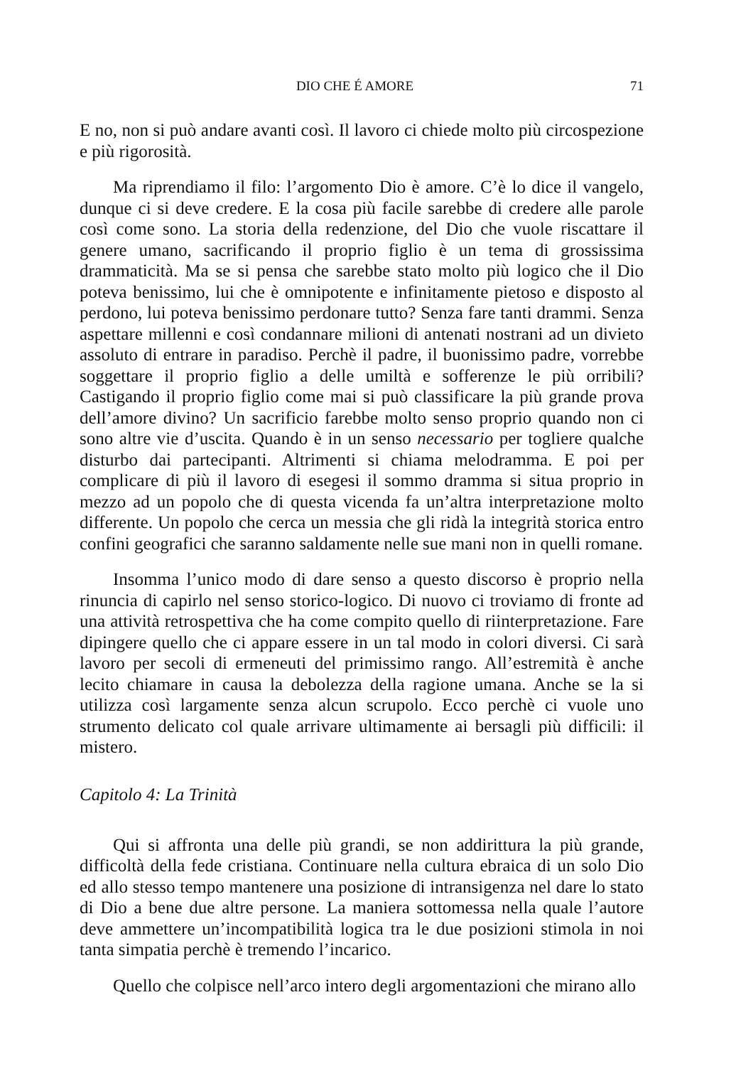DIO CHE É AMORE 71
E no, non si può andare avanti così. Il lavoro ci chiede molto più circospezione e più rigorosità.
Ma riprendiamo il filo: l’argomento Dio è amore. C’è lo dice il vangelo, dunque ci si deve credere. E la cosa più facile sarebbe di credere alle parole così come sono. La storia della redenzione, del Dio che vuole riscattare il genere umano, sacrificando il proprio figlio è un tema di grossissima drammaticità. Ma se si pensa che sarebbe stato molto più logico che il Dio poteva benissimo, lui che è omnipotente e infinitamente pietoso e disposto al perdono, lui poteva benissimo perdonare tutto? Senza fare tanti drammi. Senza aspettare millenni e così condannare milioni di antenati nostrani ad un divieto assoluto di entrare in paradiso. Perchè il padre, il buonissimo padre, vorrebbe soggettare il proprio figlio a delle umiltà e sofferenze le più orribili? Castigando il proprio figlio come mai si può classificare la più grande prova dell’amore divino? Un sacrificio farebbe molto senso proprio quando non ci sono altre vie d’uscita. Quando è in un senso necessario per togliere qualche disturbo dai partecipanti. Altrimenti si chiama melodramma. E poi per complicare di più il lavoro di esegesi il sommo dramma si situa proprio in mezzo ad un popolo che di questa vicenda fa un’altra interpretazione molto differente. Un popolo che cerca un messia che gli ridà la integrità storica entro confini geografici che saranno saldamente nelle sue mani non in quelli romane.
Insomma l’unico modo di dare senso a questo discorso è proprio nella rinuncia di capirlo nel senso storico-logico. Di nuovo ci troviamo di fronte ad una attività retrospettiva che ha come compito quello di riinterpretazione. Fare dipingere quello che ci appare essere in un tal modo in colori diversi. Ci sarà lavoro per secoli di ermeneuti del primissimo rango. All’estremità è anche lecito chiamare in causa la debolezza della ragione umana. Anche se la si utilizza così largamente senza alcun scrupolo. Ecco perchè ci vuole uno strumento delicato col quale arrivare ultimamente ai bersagli più difficili: il mistero.
Capitolo 4: La Trinità
Qui si affronta una delle più grandi, se non addirittura la più grande, difficoltà della fede cristiana. Continuare nella cultura ebraica di un solo Dio ed allo stesso tempo mantenere una posizione di intransigenza nel dare lo stato di Dio a bene due altre persone. La maniera sottomessa nella quale l’autore deve ammettere un’incompatibilità logica tra le due posizioni stimola in noi tanta simpatia perchè è tremendo l’incarico.
Quello che colpisce nell’arco intero degli argomentazioni che mirano allo